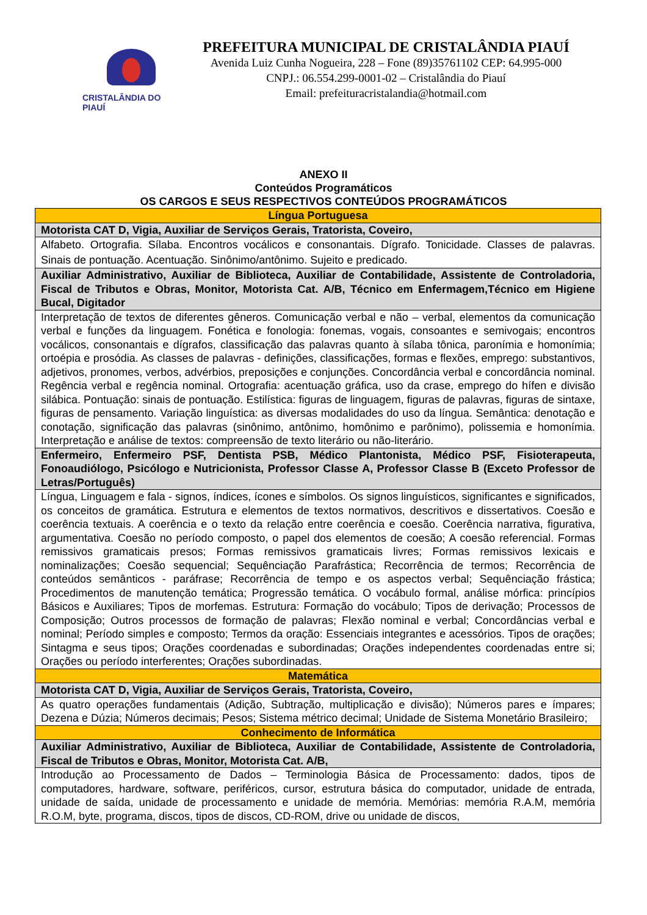CRISTALÂNDIA DO PIAUÍ
PREFEITURA MUNICIPAL DE CRISTALÂNDIA PIAUÍ
Avenida Luiz Cunha Nogueira, 228 – Fone (89)35761102 CEP: 64.995-000
CNPJ.: 06.554.299-0001-02 – Cristalândia do Piauí
Email: prefeituracristalandia@hotmail.com
ANEXO II
Conteúdos Programáticos
OS CARGOS E SEUS RESPECTIVOS CONTEÚDOS PROGRAMÁTICOS
| Língua Portuguesa |
| Motorista CAT D, Vigia, Auxiliar de Serviços Gerais, Tratorista, Coveiro, |
| Alfabeto. Ortografia. Sílaba. Encontros vocálicos e consonantais. Dígrafo. Tonicidade. Classes de palavras. Sinais de pontuação. Acentuação. Sinônimo/antônimo. Sujeito e predicado. |
| Auxiliar Administrativo, Auxiliar de Biblioteca, Auxiliar de Contabilidade, Assistente de Controladoria, Fiscal de Tributos e Obras, Monitor, Motorista Cat. A/B, Técnico em Enfermagem,Técnico em Higiene Bucal, Digitador |
| Interpretação de textos de diferentes gêneros. Comunicação verbal e não – verbal, elementos da comunicação verbal e funções da linguagem. Fonética e fonologia: fonemas, vogais, consoantes e semivogais; encontros vocálicos, consonantais e dígrafos, classificação das palavras quanto à sílaba tônica, paronímia e homonímia; ortoépia e prosódia. As classes de palavras - definições, classificações, formas e flexões, emprego: substantivos, adjetivos, pronomes, verbos, advérbios, preposições e conjunções. Concordância verbal e concordância nominal. Regência verbal e regência nominal. Ortografia: acentuação gráfica, uso da crase, emprego do hífen e divisão silábica. Pontuação: sinais de pontuação. Estilística: figuras de linguagem, figuras de palavras, figuras de sintaxe, figuras de pensamento. Variação linguística: as diversas modalidades do uso da língua. Semântica: denotação e conotação, significação das palavras (sinônimo, antônimo, homônimo e parônimo), polissemia e homonímia. Interpretação e análise de textos: compreensão de texto literário ou não-literário. |
| Enfermeiro, Enfermeiro PSF, Dentista PSB, Médico Plantonista, Médico PSF, Fisioterapeuta, Fonoaudiólogo, Psicólogo e Nutricionista, Professor Classe A, Professor Classe B (Exceto Professor de Letras/Português) |
| Língua, Linguagem e fala - signos, índices, ícones e símbolos. Os signos linguísticos, significantes e significados, os conceitos de gramática. Estrutura e elementos de textos normativos, descritivos e dissertativos. Coesão e coerência textuais. A coerência e o texto da relação entre coerência e coesão. Coerência narrativa, figurativa, argumentativa. Coesão no período composto, o papel dos elementos de coesão; A coesão referencial. Formas remissivos gramaticais presos; Formas remissivos gramaticais livres; Formas remissivos lexicais e nominalizações; Coesão sequencial; Sequênciação Parafrástica; Recorrência de termos; Recorrência de conteúdos semânticos - paráfrase; Recorrência de tempo e os aspectos verbal; Sequênciação frástica; Procedimentos de manutenção temática; Progressão temática. O vocábulo formal, análise mórfica: princípios Básicos e Auxiliares; Tipos de morfemas. Estrutura: Formação do vocábulo; Tipos de derivação; Processos de Composição; Outros processos de formação de palavras; Flexão nominal e verbal; Concordâncias verbal e nominal; Período simples e composto; Termos da oração: Essenciais integrantes e acessórios. Tipos de orações; Sintagma e seus tipos; Orações coordenadas e subordinadas; Orações independentes coordenadas entre si; Orações ou período interferentes; Orações subordinadas. |
| Matemática |
| Motorista CAT D, Vigia, Auxiliar de Serviços Gerais, Tratorista, Coveiro, |
| As quatro operações fundamentais (Adição, Subtração, multiplicação e divisão); Números pares e ímpares; Dezena e Dúzia; Números decimais; Pesos; Sistema métrico decimal; Unidade de Sistema Monetário Brasileiro; |
| Conhecimento de Informática |
| Auxiliar Administrativo, Auxiliar de Biblioteca, Auxiliar de Contabilidade, Assistente de Controladoria, Fiscal de Tributos e Obras, Monitor, Motorista Cat. A/B, |
| Introdução ao Processamento de Dados – Terminologia Básica de Processamento: dados, tipos de computadores, hardware, software, periféricos, cursor, estrutura básica do computador, unidade de entrada, unidade de saída, unidade de processamento e unidade de memória. Memórias: memória R.A.M, memória R.O.M, byte, programa, discos, tipos de discos, CD-ROM, drive ou unidade de discos, |